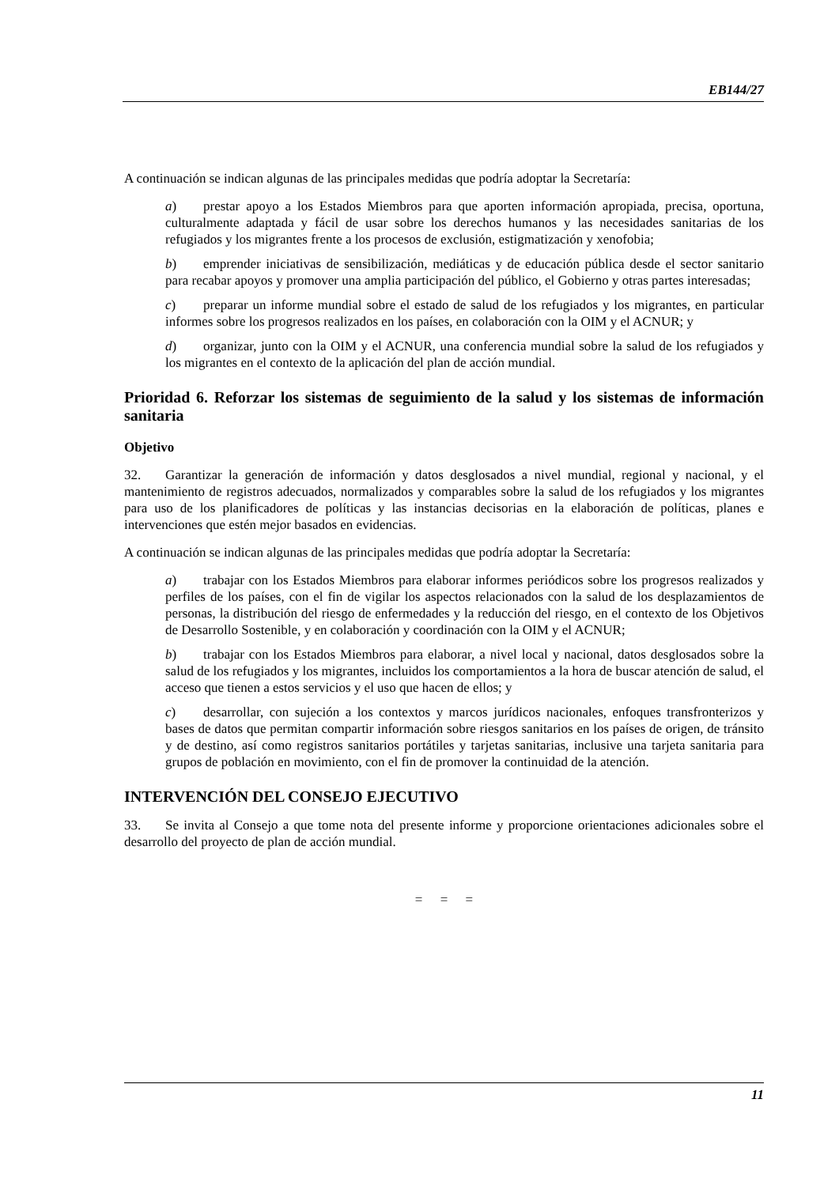EB144/27
A continuación se indican algunas de las principales medidas que podría adoptar la Secretaría:
a) prestar apoyo a los Estados Miembros para que aporten información apropiada, precisa, oportuna, culturalmente adaptada y fácil de usar sobre los derechos humanos y las necesidades sanitarias de los refugiados y los migrantes frente a los procesos de exclusión, estigmatización y xenofobia;
b) emprender iniciativas de sensibilización, mediáticas y de educación pública desde el sector sanitario para recabar apoyos y promover una amplia participación del público, el Gobierno y otras partes interesadas;
c) preparar un informe mundial sobre el estado de salud de los refugiados y los migrantes, en particular informes sobre los progresos realizados en los países, en colaboración con la OIM y el ACNUR; y
d) organizar, junto con la OIM y el ACNUR, una conferencia mundial sobre la salud de los refugiados y los migrantes en el contexto de la aplicación del plan de acción mundial.
Prioridad 6. Reforzar los sistemas de seguimiento de la salud y los sistemas de información sanitaria
Objetivo
32. Garantizar la generación de información y datos desglosados a nivel mundial, regional y nacional, y el mantenimiento de registros adecuados, normalizados y comparables sobre la salud de los refugiados y los migrantes para uso de los planificadores de políticas y las instancias decisorias en la elaboración de políticas, planes e intervenciones que estén mejor basados en evidencias.
A continuación se indican algunas de las principales medidas que podría adoptar la Secretaría:
a) trabajar con los Estados Miembros para elaborar informes periódicos sobre los progresos realizados y perfiles de los países, con el fin de vigilar los aspectos relacionados con la salud de los desplazamientos de personas, la distribución del riesgo de enfermedades y la reducción del riesgo, en el contexto de los Objetivos de Desarrollo Sostenible, y en colaboración y coordinación con la OIM y el ACNUR;
b) trabajar con los Estados Miembros para elaborar, a nivel local y nacional, datos desglosados sobre la salud de los refugiados y los migrantes, incluidos los comportamientos a la hora de buscar atención de salud, el acceso que tienen a estos servicios y el uso que hacen de ellos; y
c) desarrollar, con sujeción a los contextos y marcos jurídicos nacionales, enfoques transfronterizos y bases de datos que permitan compartir información sobre riesgos sanitarios en los países de origen, de tránsito y de destino, así como registros sanitarios portátiles y tarjetas sanitarias, inclusive una tarjeta sanitaria para grupos de población en movimiento, con el fin de promover la continuidad de la atención.
INTERVENCIÓN DEL CONSEJO EJECUTIVO
33. Se invita al Consejo a que tome nota del presente informe y proporcione orientaciones adicionales sobre el desarrollo del proyecto de plan de acción mundial.
= = =
11